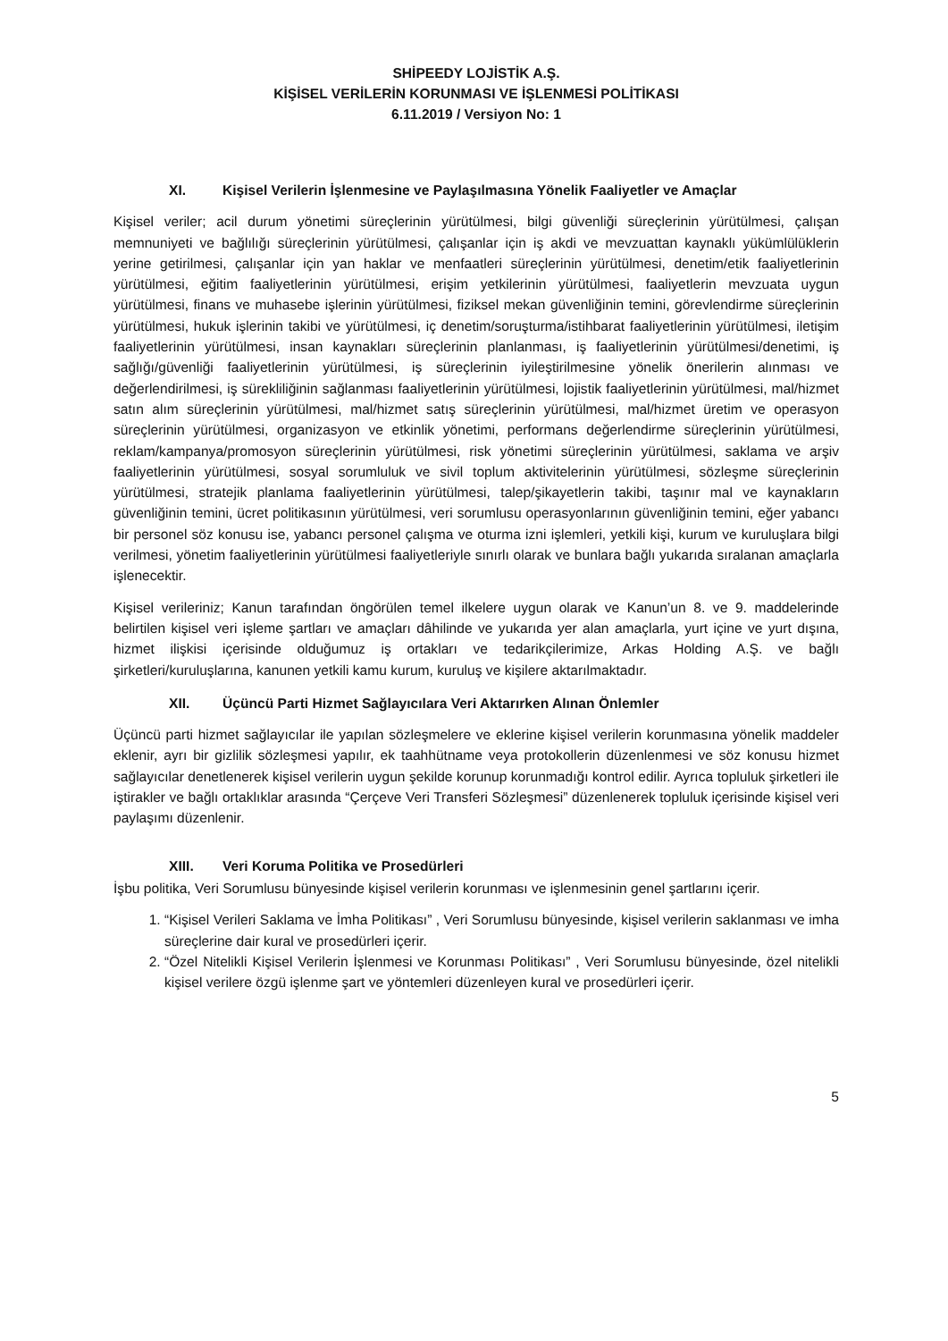SHİPEEDY LOJİSTİK A.Ş.
KİŞİSEL VERİLERİN KORUNMASI VE İŞLENMESİ POLİTİKASI
6.11.2019 / Versiyon No: 1
XI. Kişisel Verilerin İşlenmesine ve Paylaşılmasına Yönelik Faaliyetler ve Amaçlar
Kişisel veriler; acil durum yönetimi süreçlerinin yürütülmesi, bilgi güvenliği süreçlerinin yürütülmesi, çalışan memnuniyeti ve bağlılığı süreçlerinin yürütülmesi, çalışanlar için iş akdi ve mevzuattan kaynaklı yükümlülüklerin yerine getirilmesi, çalışanlar için yan haklar ve menfaatleri süreçlerinin yürütülmesi, denetim/etik faaliyetlerinin yürütülmesi, eğitim faaliyetlerinin yürütülmesi, erişim yetkilerinin yürütülmesi, faaliyetlerin mevzuata uygun yürütülmesi, finans ve muhasebe işlerinin yürütülmesi, fiziksel mekan güvenliğinin temini, görevlendirme süreçlerinin yürütülmesi, hukuk işlerinin takibi ve yürütülmesi, iç denetim/soruşturma/istihbarat faaliyetlerinin yürütülmesi, iletişim faaliyetlerinin yürütülmesi, insan kaynakları süreçlerinin planlanması, iş faaliyetlerinin yürütülmesi/denetimi, iş sağlığı/güvenliği faaliyetlerinin yürütülmesi, iş süreçlerinin iyileştirilmesine yönelik önerilerin alınması ve değerlendirilmesi, iş sürekliliğinin sağlanması faaliyetlerinin yürütülmesi, lojistik faaliyetlerinin yürütülmesi, mal/hizmet satın alım süreçlerinin yürütülmesi, mal/hizmet satış süreçlerinin yürütülmesi, mal/hizmet üretim ve operasyon süreçlerinin yürütülmesi, organizasyon ve etkinlik yönetimi, performans değerlendirme süreçlerinin yürütülmesi, reklam/kampanya/promosyon süreçlerinin yürütülmesi, risk yönetimi süreçlerinin yürütülmesi, saklama ve arşiv faaliyetlerinin yürütülmesi, sosyal sorumluluk ve sivil toplum aktivitelerinin yürütülmesi, sözleşme süreçlerinin yürütülmesi, stratejik planlama faaliyetlerinin yürütülmesi, talep/şikayetlerin takibi, taşınır mal ve kaynakların güvenliğinin temini, ücret politikasının yürütülmesi, veri sorumlusu operasyonlarının güvenliğinin temini, eğer yabancı bir personel söz konusu ise, yabancı personel çalışma ve oturma izni işlemleri, yetkili kişi, kurum ve kuruluşlara bilgi verilmesi, yönetim faaliyetlerinin yürütülmesi faaliyetleriyle sınırlı olarak ve bunlara bağlı yukarıda sıralanan amaçlarla işlenecektir.
Kişisel verileriniz; Kanun tarafından öngörülen temel ilkelere uygun olarak ve Kanun’un 8. ve 9. maddelerinde belirtilen kişisel veri işleme şartları ve amaçları dâhilinde ve yukarıda yer alan amaçlarla, yurt içine ve yurt dışına, hizmet ilişkisi içerisinde olduğumuz iş ortakları ve tedarikçilerimize, Arkas Holding A.Ş. ve bağlı şirketleri/kuruluşlarına, kanunen yetkili kamu kurum, kuruluş ve kişilere aktarılmaktadır.
XII. Üçüncü Parti Hizmet Sağlayıcılara Veri Aktarırken Alınan Önlemler
Üçüncü parti hizmet sağlayıcılar ile yapılan sözleşmelere ve eklerine kişisel verilerin korunmasına yönelik maddeler eklenir, ayrı bir gizlilik sözleşmesi yapılır, ek taahhütname veya protokollerin düzenlenmesi ve söz konusu hizmet sağlayıcılar denetlenerek kişisel verilerin uygun şekilde korunup korunmadığı kontrol edilir. Ayrıca topluluk şirketleri ile iştirakler ve bağlı ortaklıklar arasında “Çerçeve Veri Transferi Sözleşmesi” düzenlenerek topluluk içerisinde kişisel veri paylaşımı düzenlenir.
XIII. Veri Koruma Politika ve Prosedürleri
İşbu politika, Veri Sorumlusu bünyesinde kişisel verilerin korunması ve işlenmesinin genel şartlarını içerir.
1. “Kişisel Verileri Saklama ve İmha Politikası” , Veri Sorumlusu bünyesinde, kişisel verilerin saklanması ve imha süreçlerine dair kural ve prosedürleri içerir.
2. “Özel Nitelikli Kişisel Verilerin İşlenmesi ve Korunması Politikası” , Veri Sorumlusu bünyesinde, özel nitelikli kişisel verilere özgü işlenme şart ve yöntemleri düzenleyen kural ve prosedürleri içerir.
5